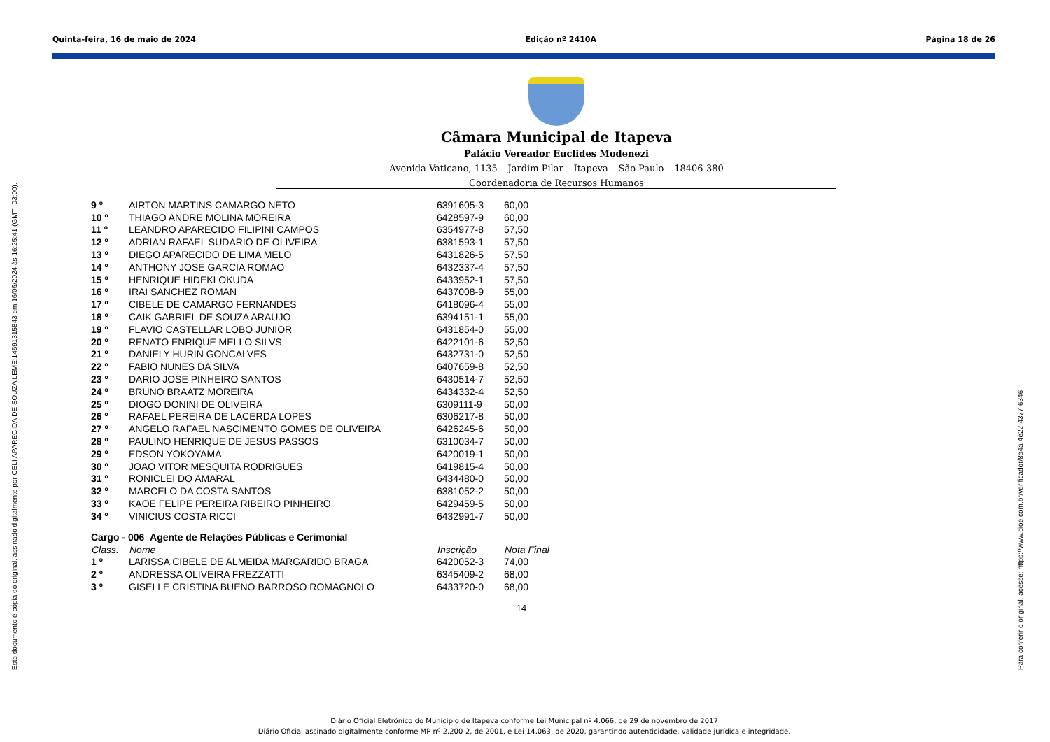Quinta-feira, 16 de maio de 2024 Edição nº 2410A Página 18 de 26
Este documento é cópia do original, assinado digitalmente por CELI APARECIDA DE SOUZA LEME:14591315843 em 16/05/2024 às 16:25:41 (GMT -03:00). Para conferir o original, acesse: https://www.dioe.com.br/verificador/8a4a-4e22-4377-6346
Câmara Municipal de Itapeva
Palácio Vereador Euclides Modenezi
Avenida Vaticano, 1135 – Jardim Pilar – Itapeva – São Paulo – 18406-380
Coordenadoria de Recursos Humanos
| 9 º | AIRTON MARTINS CAMARGO NETO | 6391605-3 | 60,00 |
| 10 º | THIAGO ANDRE MOLINA MOREIRA | 6428597-9 | 60,00 |
| 11 º | LEANDRO APARECIDO FILIPINI CAMPOS | 6354977-8 | 57,50 |
| 12 º | ADRIAN RAFAEL SUDARIO DE OLIVEIRA | 6381593-1 | 57,50 |
| 13 º | DIEGO APARECIDO DE LIMA MELO | 6431826-5 | 57,50 |
| 14 º | ANTHONY JOSE GARCIA ROMAO | 6432337-4 | 57,50 |
| 15 º | HENRIQUE HIDEKI OKUDA | 6433952-1 | 57,50 |
| 16 º | IRAI SANCHEZ ROMAN | 6437008-9 | 55,00 |
| 17 º | CIBELE DE CAMARGO FERNANDES | 6418096-4 | 55,00 |
| 18 º | CAIK GABRIEL DE SOUZA ARAUJO | 6394151-1 | 55,00 |
| 19 º | FLAVIO CASTELLAR LOBO JUNIOR | 6431854-0 | 55,00 |
| 20 º | RENATO ENRIQUE MELLO SILVS | 6422101-6 | 52,50 |
| 21 º | DANIELY HURIN GONCALVES | 6432731-0 | 52,50 |
| 22 º | FABIO NUNES DA SILVA | 6407659-8 | 52,50 |
| 23 º | DARIO JOSE PINHEIRO SANTOS | 6430514-7 | 52,50 |
| 24 º | BRUNO BRAATZ MOREIRA | 6434332-4 | 52,50 |
| 25 º | DIOGO DONINI DE OLIVEIRA | 6309111-9 | 50,00 |
| 26 º | RAFAEL PEREIRA DE LACERDA LOPES | 6306217-8 | 50,00 |
| 27 º | ANGELO RAFAEL NASCIMENTO GOMES DE OLIVEIRA | 6426245-6 | 50,00 |
| 28 º | PAULINO HENRIQUE DE JESUS PASSOS | 6310034-7 | 50,00 |
| 29 º | EDSON YOKOYAMA | 6420019-1 | 50,00 |
| 30 º | JOAO VITOR MESQUITA RODRIGUES | 6419815-4 | 50,00 |
| 31 º | RONICLEI DO AMARAL | 6434480-0 | 50,00 |
| 32 º | MARCELO DA COSTA SANTOS | 6381052-2 | 50,00 |
| 33 º | KAOE FELIPE PEREIRA RIBEIRO PINHEIRO | 6429459-5 | 50,00 |
| 34 º | VINICIUS COSTA RICCI | 6432991-7 | 50,00 |
| Cargo - 006 Agente de Relações Públicas e Cerimonial | | | |
| Class. | Nome | Inscrição | Nota Final |
| 1 º | LARISSA CIBELE DE ALMEIDA MARGARIDO BRAGA | 6420052-3 | 74,00 |
| 2 º | ANDRESSA OLIVEIRA FREZZATTI | 6345409-2 | 68,00 |
| 3 º | GISELLE CRISTINA BUENO BARROSO ROMAGNOLO | 6433720-0 | 68,00 |
14
Diário Oficial Eletrônico do Município de Itapeva conforme Lei Municipal nº 4.066, de 29 de novembro de 2017
Diário Oficial assinado digitalmente conforme MP nº 2.200-2, de 2001, e Lei 14.063, de 2020, garantindo autenticidade, validade jurídica e integridade.